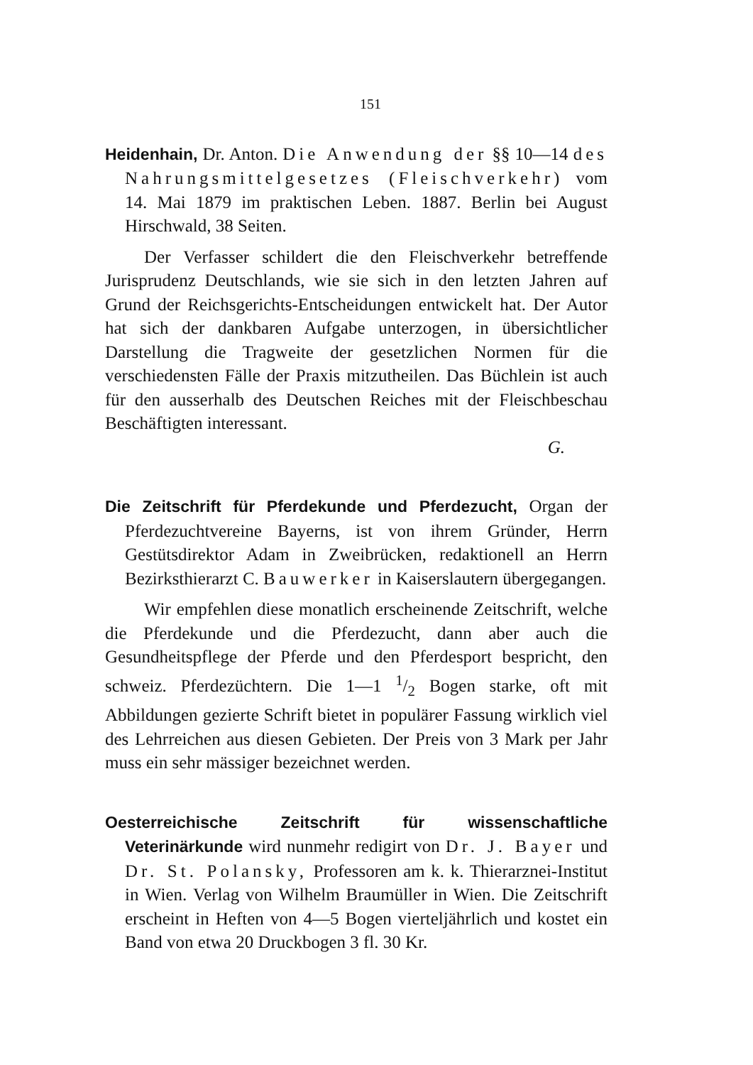151
Heidenhain, Dr. Anton. Die Anwendung der §§ 10—14 des Nahrungsmittelgesetzes (Fleischverkehr) vom 14. Mai 1879 im praktischen Leben. 1887. Berlin bei August Hirschwald, 38 Seiten.
Der Verfasser schildert die den Fleischverkehr betreffende Jurisprudenz Deutschlands, wie sie sich in den letzten Jahren auf Grund der Reichsgerichts-Entscheidungen entwickelt hat. Der Autor hat sich der dankbaren Aufgabe unterzogen, in übersichtlicher Darstellung die Tragweite der gesetzlichen Normen für die verschiedensten Fälle der Praxis mitzutheilen. Das Büchlein ist auch für den ausserhalb des Deutschen Reiches mit der Fleischbeschau Beschäftigten interessant.
G.
Die Zeitschrift für Pferdekunde und Pferdezucht, Organ der Pferdezuchtvereine Bayerns, ist von ihrem Gründer, Herrn Gestütsdirektor Adam in Zweibrücken, redaktionell an Herrn Bezirksthierarzt C. Bauwerker in Kaiserslautern übergegangen.
Wir empfehlen diese monatlich erscheinende Zeitschrift, welche die Pferdekunde und die Pferdezucht, dann aber auch die Gesundheitspflege der Pferde und den Pferdesport bespricht, den schweiz. Pferdezüchtern. Die 1—1 1/2 Bogen starke, oft mit Abbildungen gezierte Schrift bietet in populärer Fassung wirklich viel des Lehrreichen aus diesen Gebieten. Der Preis von 3 Mark per Jahr muss ein sehr mässiger bezeichnet werden.
Oesterreichische Zeitschrift für wissenschaftliche Veterinärkunde wird nunmehr redigirt von Dr. J. Bayer und Dr. St. Polansky, Professoren am k. k. Thierarznei-Institut in Wien. Verlag von Wilhelm Braumüller in Wien. Die Zeitschrift erscheint in Heften von 4—5 Bogen vierteljährlich und kostet ein Band von etwa 20 Druckbogen 3 fl. 30 Kr.